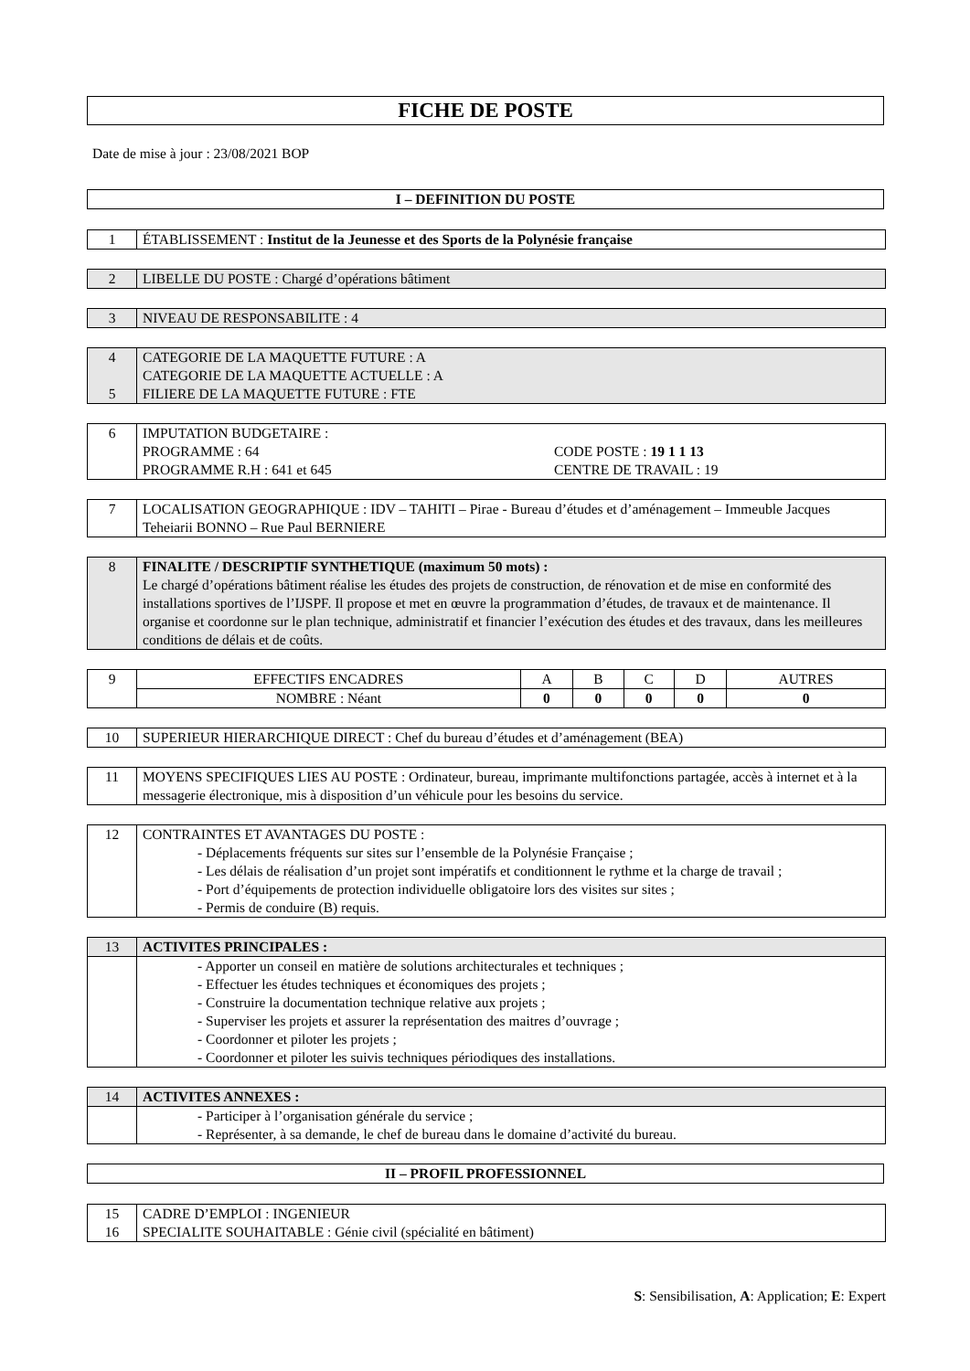FICHE DE POSTE
Date de mise à jour : 23/08/2021 BOP
I – DEFINITION DU POSTE
| 1 | ÉTABLISSEMENT : Institut de la Jeunesse et des Sports de la Polynésie française |
| 2 | LIBELLE DU POSTE : Chargé d’opérations bâtiment |
| 3 | NIVEAU DE RESPONSABILITE : 4 |
| 4 5 | CATEGORIE DE LA MAQUETTE FUTURE : A CATEGORIE DE LA MAQUETTE ACTUELLE : A FILIERE DE LA MAQUETTE FUTURE : FTE |
| 6 | IMPUTATION BUDGETAIRE : PROGRAMME : 64 PROGRAMME R.H : 641 et 645 CODE POSTE : 19 1 1 13 CENTRE DE TRAVAIL : 19 |
| 7 | LOCALISATION GEOGRAPHIQUE : IDV – TAHITI – Pirae - Bureau d’études et d’aménagement – Immeuble Jacques Teheiarii BONNO – Rue Paul BERNIERE |
| 8 | FINALITE / DESCRIPTIF SYNTHETIQUE (maximum 50 mots) : Le chargé d’opérations bâtiment réalise les études des projets de construction, de rénovation et de mise en conformité des installations sportives de l’IJSPF. Il propose et met en œuvre la programmation d’études, de travaux et de maintenance. Il organise et coordonne sur le plan technique, administratif et financier l’exécution des études et des travaux, dans les meilleures conditions de délais et de coûts. |
| 9 | EFFECTIFS ENCADRES | A | B | C | D | AUTRES |
| | NOMBRE : Néant | 0 | 0 | 0 | 0 | 0 |
| 10 | SUPERIEUR HIERARCHIQUE DIRECT : Chef du bureau d’études et d’aménagement (BEA) |
| 11 | MOYENS SPECIFIQUES LIES AU POSTE : Ordinateur, bureau, imprimante multifonctions partagée, accès à internet et à la messagerie électronique, mis à disposition d’un véhicule pour les besoins du service. |
| 12 | CONTRAINTES ET AVANTAGES DU POSTE : - Déplacements fréquents sur sites sur l’ensemble de la Polynésie Française ; - Les délais de réalisation d’un projet sont impératifs et conditionnent le rythme et la charge de travail ; - Port d’équipements de protection individuelle obligatoire lors des visites sur sites ; - Permis de conduire (B) requis. |
| 13 | ACTIVITES PRINCIPALES : |
| | - Apporter un conseil en matière de solutions architecturales et techniques ; - Effectuer les études techniques et économiques des projets ; - Construire la documentation technique relative aux projets ; - Superviser les projets et assurer la représentation des maitres d’ouvrage ; - Coordonner et piloter les projets ; - Coordonner et piloter les suivis techniques périodiques des installations. |
| 14 | ACTIVITES ANNEXES : |
| | - Participer à l’organisation générale du service ; - Représenter, à sa demande, le chef de bureau dans le domaine d’activité du bureau. |
II – PROFIL PROFESSIONNEL
| 15 16 | CADRE D’EMPLOI : INGENIEUR SPECIALITE SOUHAITABLE : Génie civil (spécialité en bâtiment) |
S: Sensibilisation, A: Application; E: Expert